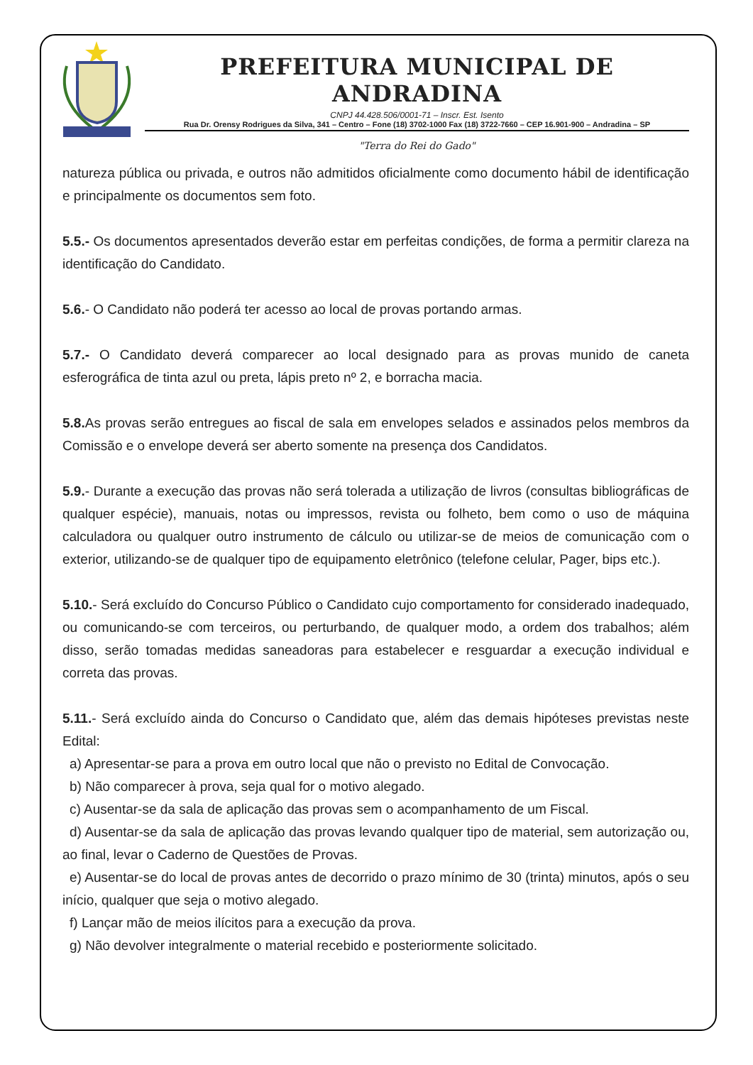PREFEITURA MUNICIPAL DE ANDRADINA
CNPJ 44.428.506/0001-71 – Inscr. Est. Isento
Rua Dr. Orensy Rodrigues da Silva, 341 – Centro – Fone (18) 3702-1000 Fax (18) 3722-7660 – CEP 16.901-900 – Andradina – SP
"Terra do Rei do Gado"
natureza pública ou privada, e outros não admitidos oficialmente como documento hábil de identificação e principalmente os documentos sem foto.
5.5.- Os documentos apresentados deverão estar em perfeitas condições, de forma a permitir clareza na identificação do Candidato.
5.6.- O Candidato não poderá ter acesso ao local de provas portando armas.
5.7.- O Candidato deverá comparecer ao local designado para as provas munido de caneta esferográfica de tinta azul ou preta, lápis preto nº 2, e borracha macia.
5.8. As provas serão entregues ao fiscal de sala em envelopes selados e assinados pelos membros da Comissão e o envelope deverá ser aberto somente na presença dos Candidatos.
5.9.- Durante a execução das provas não será tolerada a utilização de livros (consultas bibliográficas de qualquer espécie), manuais, notas ou impressos, revista ou folheto, bem como o uso de máquina calculadora ou qualquer outro instrumento de cálculo ou utilizar-se de meios de comunicação com o exterior, utilizando-se de qualquer tipo de equipamento eletrônico (telefone celular, Pager, bips etc.).
5.10.- Será excluído do Concurso Público o Candidato cujo comportamento for considerado inadequado, ou comunicando-se com terceiros, ou perturbando, de qualquer modo, a ordem dos trabalhos; além disso, serão tomadas medidas saneadoras para estabelecer e resguardar a execução individual e correta das provas.
5.11.- Será excluído ainda do Concurso o Candidato que, além das demais hipóteses previstas neste Edital:
a) Apresentar-se para a prova em outro local que não o previsto no Edital de Convocação.
b) Não comparecer à prova, seja qual for o motivo alegado.
c) Ausentar-se da sala de aplicação das provas sem o acompanhamento de um Fiscal.
d) Ausentar-se da sala de aplicação das provas levando qualquer tipo de material, sem autorização ou, ao final, levar o Caderno de Questões de Provas.
e) Ausentar-se do local de provas antes de decorrido o prazo mínimo de 30 (trinta) minutos, após o seu início, qualquer que seja o motivo alegado.
f) Lançar mão de meios ilícitos para a execução da prova.
g) Não devolver integralmente o material recebido e posteriormente solicitado.